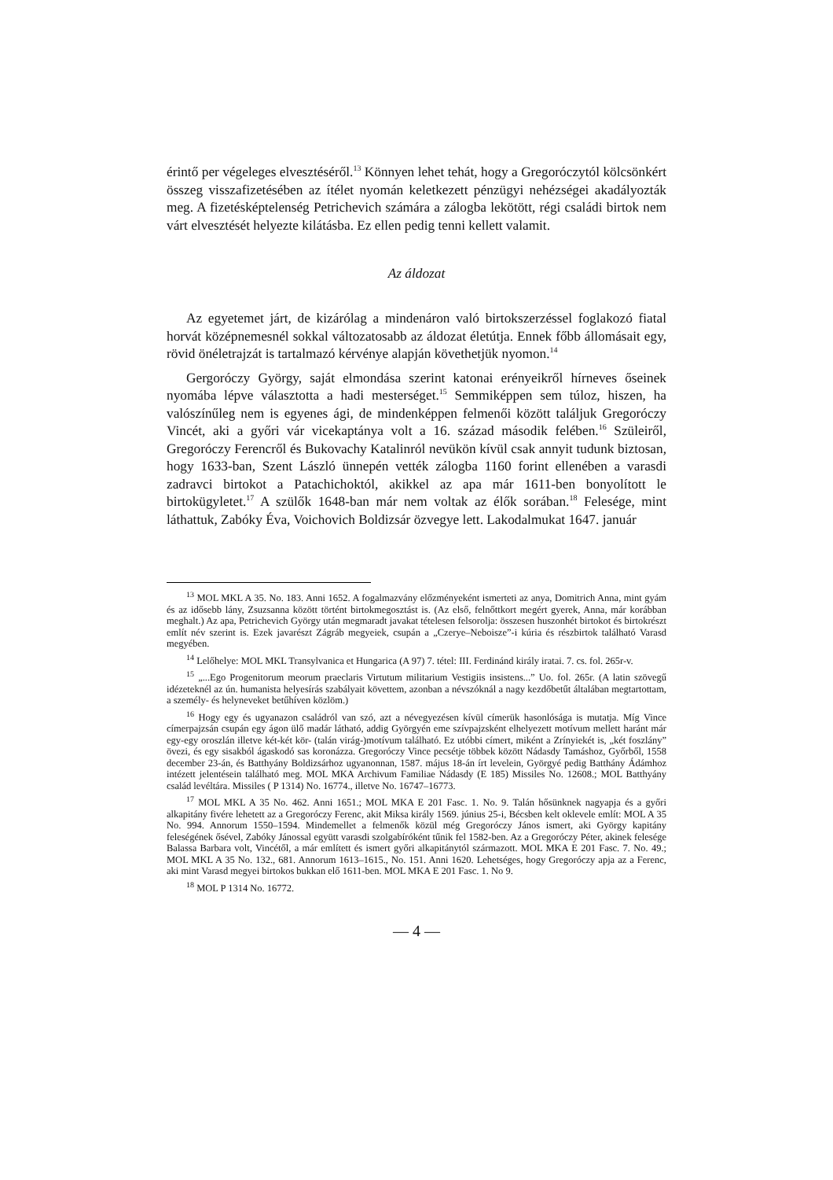érintő per végeleges elvesztéséről.<sup>13</sup> Könnyen lehet tehát, hogy a Gregoróczytól kölcsönkért összeg visszafizetésében az ítélet nyomán keletkezett pénzügyi nehézségei akadályozták meg. A fizetésképtelenség Petrichevich számára a zálogba lekötött, régi családi birtok nem várt elvesztését helyezte kilátásba. Ez ellen pedig tenni kellett valamit.
Az áldozat
Az egyetemet járt, de kizárólag a mindenáron való birtokszerzéssel foglakozó fiatal horvát középnemesnél sokkal változatosabb az áldozat életútja. Ennek főbb állomásait egy, rövid önéletrajzát is tartalmazó kérvénye alapján követhetjük nyomon.<sup>14</sup>
Gergoróczy György, saját elmondása szerint katonai erényeikről hírneves őseinek nyomába lépve választotta a hadi mesterséget.<sup>15</sup> Semmiképpen sem túloz, hiszen, ha valószínűleg nem is egyenes ági, de mindenképpen felmenői között találjuk Gregoróczy Vincét, aki a győri vár vicekaptánya volt a 16. század második felében.<sup>16</sup> Szüleiről, Gregoróczy Ferencről és Bukovachy Katalinról nevükön kívül csak annyit tudunk biztosan, hogy 1633-ban, Szent László ünnepén vették zálogba 1160 forint ellenében a varasdi zadravci birtokot a Patachichoktól, akikkel az apa már 1611-ben bonyolított le birtokügyletet.<sup>17</sup> A szülők 1648-ban már nem voltak az élők sorában.<sup>18</sup> Felesége, mint láthattuk, Zabóky Éva, Voichovich Boldizsár özvegye lett. Lakodalmukat 1647. január
<sup>13</sup> MOL MKL A 35. No. 183. Anni 1652. A fogalmazvány előzményeként ismerteti az anya, Domitrich Anna, mint gyám és az idősebb lány, Zsuzsanna között történt birtokmegosztást is. (Az első, felnőttkort megért gyerek, Anna, már korábban meghalt.) Az apa, Petrichevich György után megmaradt javakat tételesen felsorolja: összesen huszonhét birtokot és birtokrészt említ név szerint is. Ezek javarészt Zágráb megyeiek, csupán a „Czerye–Neboisze”-i kúria és részbirtok található Varasd megyében.
<sup>14</sup> Lelőhelye: MOL MKL Transylvanica et Hungarica (A 97) 7. tétel: III. Ferdinánd király iratai. 7. cs. fol. 265r-v.
<sup>15</sup> „...Ego Progenitorum meorum praeclaris Virtutum militarium Vestigiis insistens...” Uo. fol. 265r. (A latin szövegű idézeteknél az ún. humanista helyesírás szabályait követtem, azonban a névszóknál a nagy kezdőbetűt általában megtartottam, a személy- és helyneveket betűhíven közlöm.)
<sup>16</sup> Hogy egy és ugyanazon családról van szó, azt a névegyezésen kívül címerük hasonlósága is mutatja. Míg Vince címerpajzsán csupán egy ágon ülő madár látható, addig Györgyén eme szívpajzsként elhelyezett motívum mellett haránt már egy-egy oroszlán illetve két-két kör- (talán virág-)motívum található. Ez utóbbi címert, miként a Zrínyiekét is, „két foszlány” övezi, és egy sisakból ágaskodó sas koronázza. Gregoróczy Vince pecsétje többek között Nádasdy Tamáshoz, Győrből, 1558 december 23-án, és Batthyány Boldizsárhoz ugyanonnan, 1587. május 18-án írt levelein, Györgyé pedig Batthány Ádámhoz intézett jelentésein található meg. MOL MKA Archivum Familiae Nádasdy (E 185) Missiles No. 12608.; MOL Batthyány család levéltára. Missiles ( P 1314) No. 16774., illetve No. 16747–16773.
<sup>17</sup> MOL MKL A 35 No. 462. Anni 1651.; MOL MKA E 201 Fasc. 1. No. 9. Talán hősünknek nagyapja és a győri alkapitány fivére lehetett az a Gregoróczy Ferenc, akit Miksa király 1569. június 25-i, Bécsben kelt oklevele említ: MOL A 35 No. 994. Annorum 1550–1594. Mindemellet a felmenők közül még Gregoróczy János ismert, aki György kapitány feleségének ősével, Zabóky Jánossal együtt varasdi szolgabíróként tűnik fel 1582-ben. Az a Gregoróczy Péter, akinek felesége Balassa Barbara volt, Vincétől, a már említett és ismert győri alkapitánytól származott. MOL MKA E 201 Fasc. 7. No. 49.; MOL MKL A 35 No. 132., 681. Annorum 1613–1615., No. 151. Anni 1620. Lehetséges, hogy Gregoróczy apja az a Ferenc, aki mint Varasd megyei birtokos bukkan elő 1611-ben. MOL MKA E 201 Fasc. 1. No 9.
<sup>18</sup> MOL P 1314 No. 16772.
— 4 —